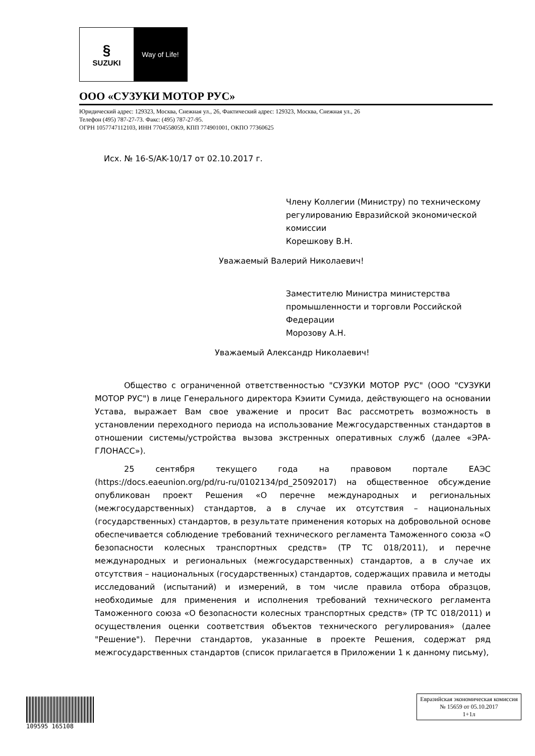§
SUZUKI
Way of Life!
ООО «СУЗУКИ МОТОР РУС»
Юридический адрес: 129323, Москва, Снежная ул., 26, Фактический адрес: 129323, Москва, Снежная ул., 26
Телефон (495) 787-27-73. Факс: (495) 787-27-95.
ОГРН 1057747112103, ИНН 7704558059, КПП 774901001, ОКПО 77360625
Исх. № 16-S/AK-10/17 от 02.10.2017 г.
Члену Коллегии (Министру) по техническому регулированию Евразийской экономической комиссии
Корешкову В.Н.
Уважаемый Валерий Николаевич!
Заместителю Министра министерства промышленности и торговли Российской Федерации
Морозову А.Н.
Уважаемый Александр Николаевич!
Общество с ограниченной ответственностью "СУЗУКИ МОТОР РУС" (ООО "СУЗУКИ МОТОР РУС") в лице Генерального директора Кэиити Сумида, действующего на основании Устава, выражает Вам свое уважение и просит Вас рассмотреть возможность в установлении переходного периода на использование Межгосударственных стандартов в отношении системы/устройства вызова экстренных оперативных служб (далее «ЭРА-ГЛОНАСС»).
25 сентября текущего года на правовом портале ЕАЭС (https://docs.eaeunion.org/pd/ru-ru/0102134/pd_25092017) на общественное обсуждение опубликован проект Решения «О перечне международных и региональных (межгосударственных) стандартов, а в случае их отсутствия – национальных (государственных) стандартов, в результате применения которых на добровольной основе обеспечивается соблюдение требований технического регламента Таможенного союза «О безопасности колесных транспортных средств» (ТР ТС 018/2011), и перечне международных и региональных (межгосударственных) стандартов, а в случае их отсутствия – национальных (государственных) стандартов, содержащих правила и методы исследований (испытаний) и измерений, в том числе правила отбора образцов, необходимые для применения и исполнения требований технического регламента Таможенного союза «О безопасности колесных транспортных средств» (ТР ТС 018/2011) и осуществления оценки соответствия объектов технического регулирования» (далее "Решение"). Перечни стандартов, указанные в проекте Решения, содержат ряд межгосударственных стандартов (список прилагается в Приложении 1 к данному письму),
109595 165108
Евразийская экономическая комиссия
№ 15659 от 05.10.2017
1+1л